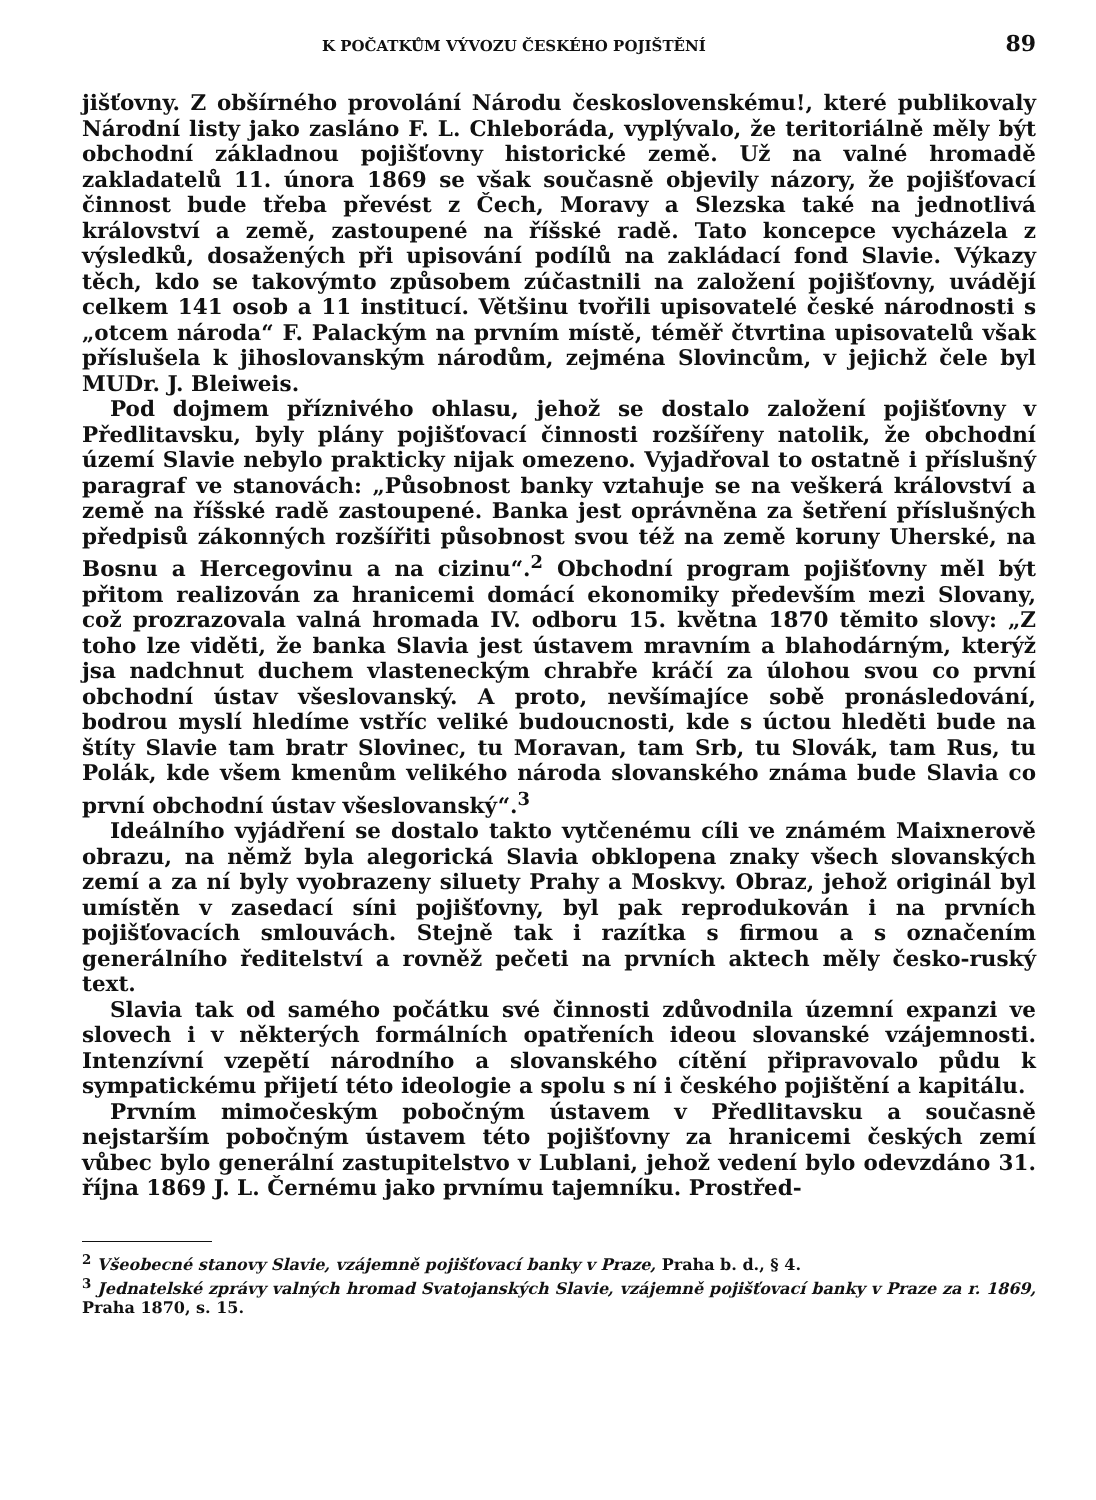K POČATKŮM VÝVOZU ČESKÉHO POJIŠTĚNÍ 89
jišťovny. Z obšírného provolání Národu československému!, které publikovaly Národní listy jako zasláno F. L. Chleboráda, vyplývalo, že teritoriálně měly být obchodní základnou pojišťovny historické země. Už na valné hromadě zakladatelů 11. února 1869 se však současně objevily názory, že pojišťovací činnost bude třeba převést z Čech, Moravy a Slezska také na jednotlivá království a země, zastoupené na říšské radě. Tato koncepce vycházela z výsledků, dosažených při upisování podílů na zakládací fond Slavie. Výkazy těch, kdo se takovýmto způsobem zúčastnili na založení pojišťovny, uvádějí celkem 141 osob a 11 institucí. Většinu tvořili upisovatelé české národnosti s „otcem národa“ F. Palackým na prvním místě, téměř čtvrtina upisovatelů však příslušela k jihoslovanským národům, zejména Slovincům, v jejichž čele byl MUDr. J. Bleiweis.
Pod dojmem příznivého ohlasu, jehož se dostalo založení pojišťovny v Předlitavsku, byly plány pojišťovací činnosti rozšířeny natolik, že obchodní území Slavie nebylo prakticky nijak omezeno. Vyjadřoval to ostatně i příslušný paragraf ve stanovách: „Působnost banky vztahuje se na veškerá království a země na říšské radě zastoupené. Banka jest oprávněna za šetření příslušných předpisů zákonných rozšířiti působnost svou též na země koruny Uherské, na Bosnu a Hercegovinu a na cizinu“.<sup>2</sup> Obchodní program pojišťovny měl být přitom realizován za hranicemi domácí ekonomiky především mezi Slovany, což prozrazovala valná hromada IV. odboru 15. května 1870 těmito slovy: „Z toho lze viděti, že banka Slavia jest ústavem mravním a blahodárným, kterýž jsa nadchnut duchem vlasteneckým chrabře kráčí za úlohou svou co první obchodní ústav všeslovanský. A proto, nevšímajíce sobě pronásledování, bodrou myslí hledíme vstříc veliké budoucnosti, kde s úctou hleděti bude na štíty Slavie tam bratr Slovinec, tu Moravan, tam Srb, tu Slovák, tam Rus, tu Polák, kde všem kmenům velikého národa slovanského známa bude Slavia co první obchodní ústav všeslovanský“.<sup>3</sup>
Ideálního vyjádření se dostalo takto vytčenému cíli ve známém Maixnerově obrazu, na němž byla alegorická Slavia obklopena znaky všech slovanských zemí a za ní byly vyobrazeny siluety Prahy a Moskvy. Obraz, jehož originál byl umístěn v zasedací síni pojišťovny, byl pak reprodukován i na prvních pojišťovacích smlouvách. Stejně tak i razítka s firmou a s označením generálního ředitelství a rovněž pečeti na prvních aktech měly česko-ruský text.
Slavia tak od samého počátku své činnosti zdůvodnila územní expanzi ve slovech i v některých formálních opatřeních ideou slovanské vzájemnosti. Intenzívní vzepětí národního a slovanského cítění připravovalo půdu k sympatickému přijetí této ideologie a spolu s ní i českého pojištění a kapitálu.
Prvním mimočeským pobočným ústavem v Předlitavsku a současně nejstarším pobočným ústavem této pojišťovny za hranicemi českých zemí vůbec bylo generální zastupitelstvo v Lublani, jehož vedení bylo odevzdáno 31. října 1869 J. L. Černému jako prvnímu tajemníku. Prostřed-
<sup>2</sup> Všeobecné stanovy Slavie, vzájemně pojišťovací banky v Praze, Praha b. d., § 4.
<sup>3</sup> Jednatelské zprávy valných hromad Svatojanských Slavie, vzájemně pojišťovací banky v Praze za r. 1869, Praha 1870, s. 15.